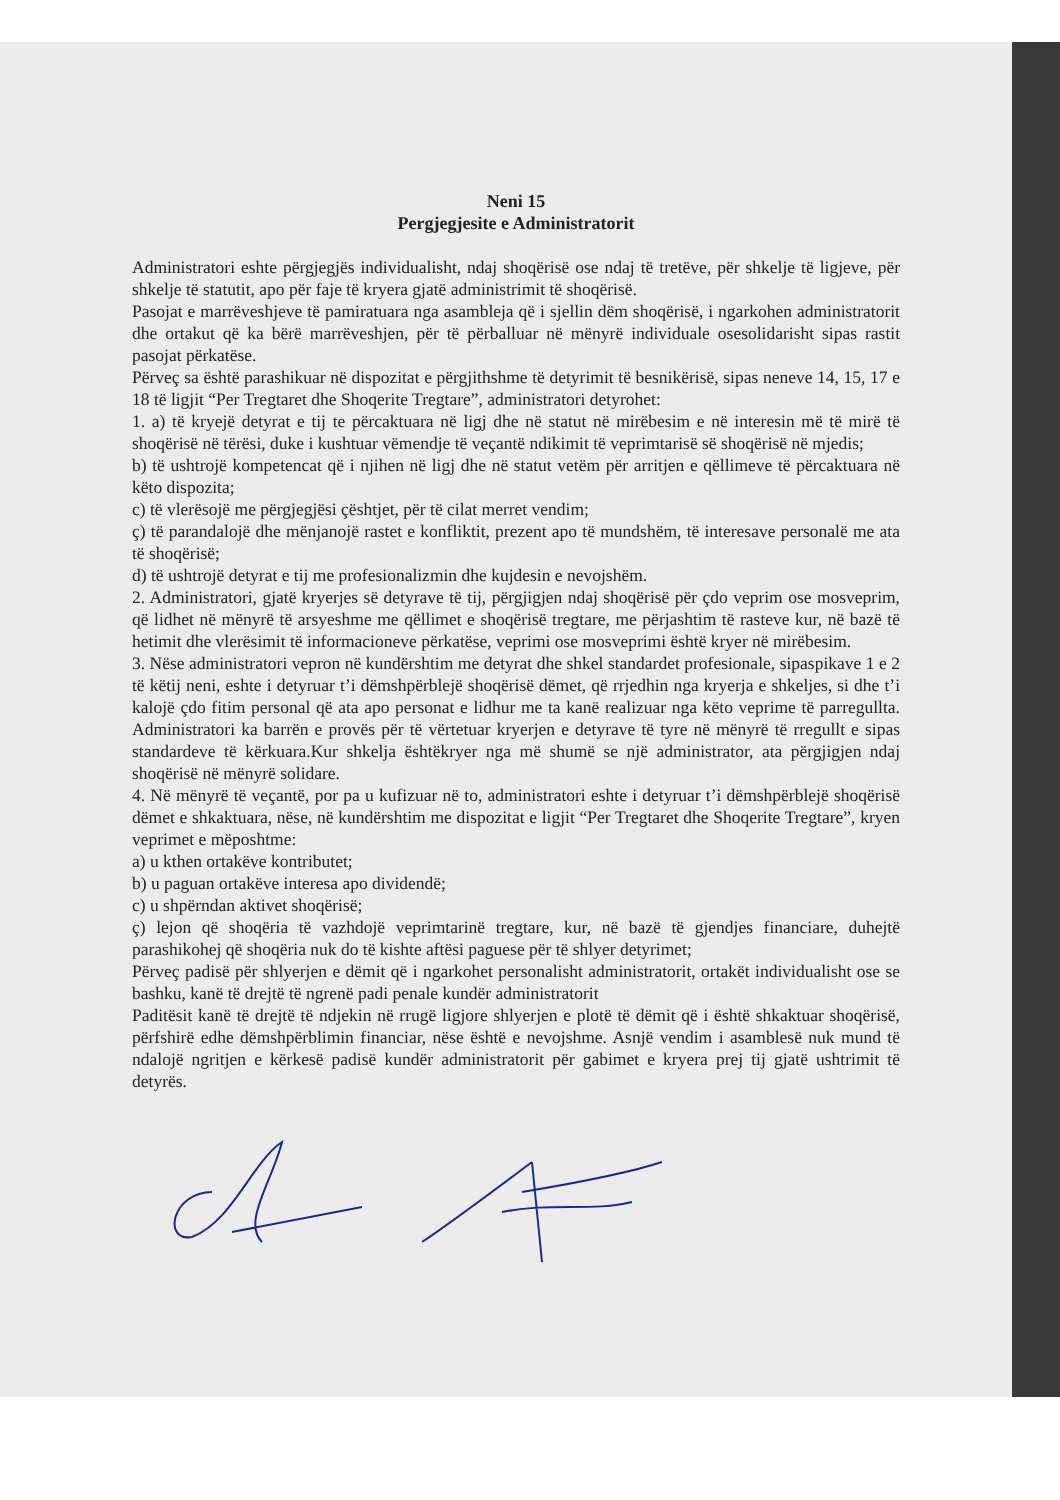Neni 15
Pergjegjesite e Administratorit
Administratori eshte përgjegjës individualisht, ndaj shoqërisë ose ndaj të tretëve, për shkelje të ligjeve, për shkelje të statutit, apo për faje të kryera gjatë administrimit të shoqërisë.
Pasojat e marrëveshjeve të pamiratuara nga asambleja që i sjellin dëm shoqërisë, i ngarkohen administratorit dhe ortakut që ka bërë marrëveshjen, për të përballuar në mënyrë individuale osesolidarisht sipas rastit pasojat përkatëse.
Përveç sa është parashikuar në dispozitat e përgjithshme të detyrimit të besnikërisë, sipas neneve 14, 15, 17 e 18 të ligjit “Per Tregtaret dhe Shoqerite Tregtare”, administratori detyrohet:
1. a) të kryejë detyrat e tij te përcaktuara në ligj dhe në statut në mirëbesim e në interesin më të mirë të shoqërisë në tërësi, duke i kushtuar vëmendje të veçantë ndikimit të veprimtarisë së shoqërisë në mjedis;
b) të ushtrojë kompetencat që i njihen në ligj dhe në statut vetëm për arritjen e qëllimeve të përcaktuara në këto dispozita;
c) të vlerësojë me përgjegjësi çështjet, për të cilat merret vendim;
ç) të parandalojë dhe mënjanojë rastet e konfliktit, prezent apo të mundshëm, të interesave personalë me ata të shoqërisë;
d) të ushtrojë detyrat e tij me profesionalizmin dhe kujdesin e nevojshëm.
2. Administratori, gjatë kryerjes së detyrave të tij, përgjigjen ndaj shoqërisë për çdo veprim ose mosveprim, që lidhet në mënyrë të arsyeshme me qëllimet e shoqërisë tregtare, me përjashtim të rasteve kur, në bazë të hetimit dhe vlerësimit të informacioneve përkatëse, veprimi ose mosveprimi është kryer në mirëbesim.
3. Nëse administratori vepron në kundërshtim me detyrat dhe shkel standardet profesionale, sipaspikave 1 e 2 të këtij neni, eshte i detyruar t’i dëmshpërblejë shoqërisë dëmet, që rrjedhin nga kryerja e shkeljes, si dhe t’i kalojë çdo fitim personal që ata apo personat e lidhur me ta kanë realizuar nga këto veprime të parregullta. Administratori ka barrën e provës për të vërtetuar kryerjen e detyrave të tyre në mënyrë të rregullt e sipas standardeve të kërkuara.Kur shkelja ështëkryer nga më shumë se një administrator, ata përgjigjen ndaj shoqërisë në mënyrë solidare.
4. Në mënyrë të veçantë, por pa u kufizuar në to, administratori eshte i detyruar t’i dëmshpërblejë shoqërisë dëmet e shkaktuara, nëse, në kundërshtim me dispozitat e ligjit “Per Tregtaret dhe Shoqerite Tregtare”, kryen veprimet e mëposhtme:
a) u kthen ortakëve kontributet;
b) u paguan ortakëve interesa apo dividendë;
c) u shpërndan aktivet shoqërisë;
ç) lejon që shoqëria të vazhdojë veprimtarinë tregtare, kur, në bazë të gjendjes financiare, duhejtë parashikohej që shoqëria nuk do të kishte aftësi paguese për të shlyer detyrimet;
Përveç padisë për shlyerjen e dëmit që i ngarkohet personalisht administratorit, ortakët individualisht ose se bashku, kanë të drejtë të ngrenë padi penale kundër administratorit
Paditësit kanë të drejtë të ndjekin në rrugë ligjore shlyerjen e plotë të dëmit që i është shkaktuar shoqërisë, përfshirë edhe dëmshpërblimin financiar, nëse është e nevojshme. Asnjë vendim i asamblesë nuk mund të ndalojë ngritjen e kërkesë padisë kundër administratorit për gabimet e kryera prej tij gjatë ushtrimit të detyrës.